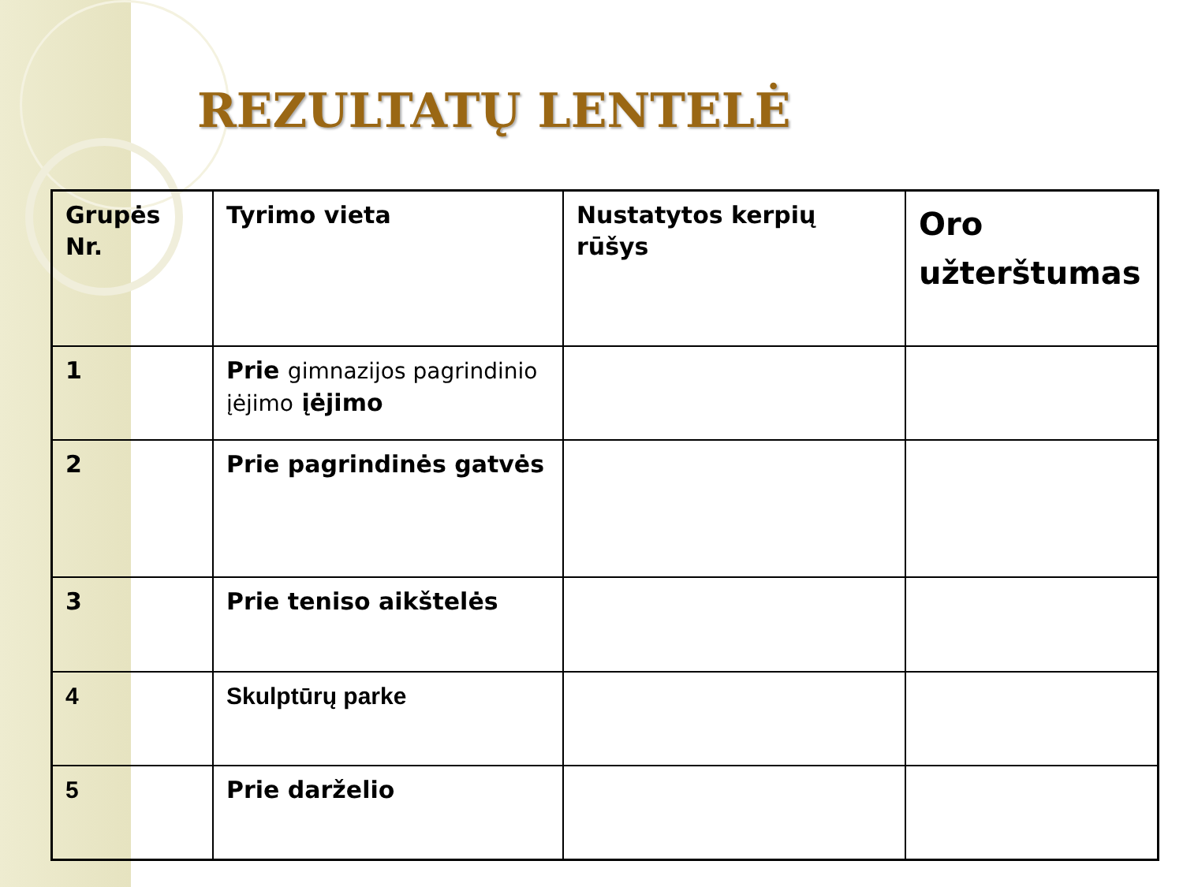REZULTATŲ LENTELĖ
| Grupės Nr. | Tyrimo vieta | Nustatytos kerpių rūšys | Oro užterštumas |
| 1 | Prie gimnazijos pagrindinio įėjimo įėjimo | | |
| 2 | Prie pagrindinės gatvės | | |
| 3 | Prie teniso aikštelės | | |
| 4 | Skulptūrų parke | | |
| 5 | Prie darželio | | |